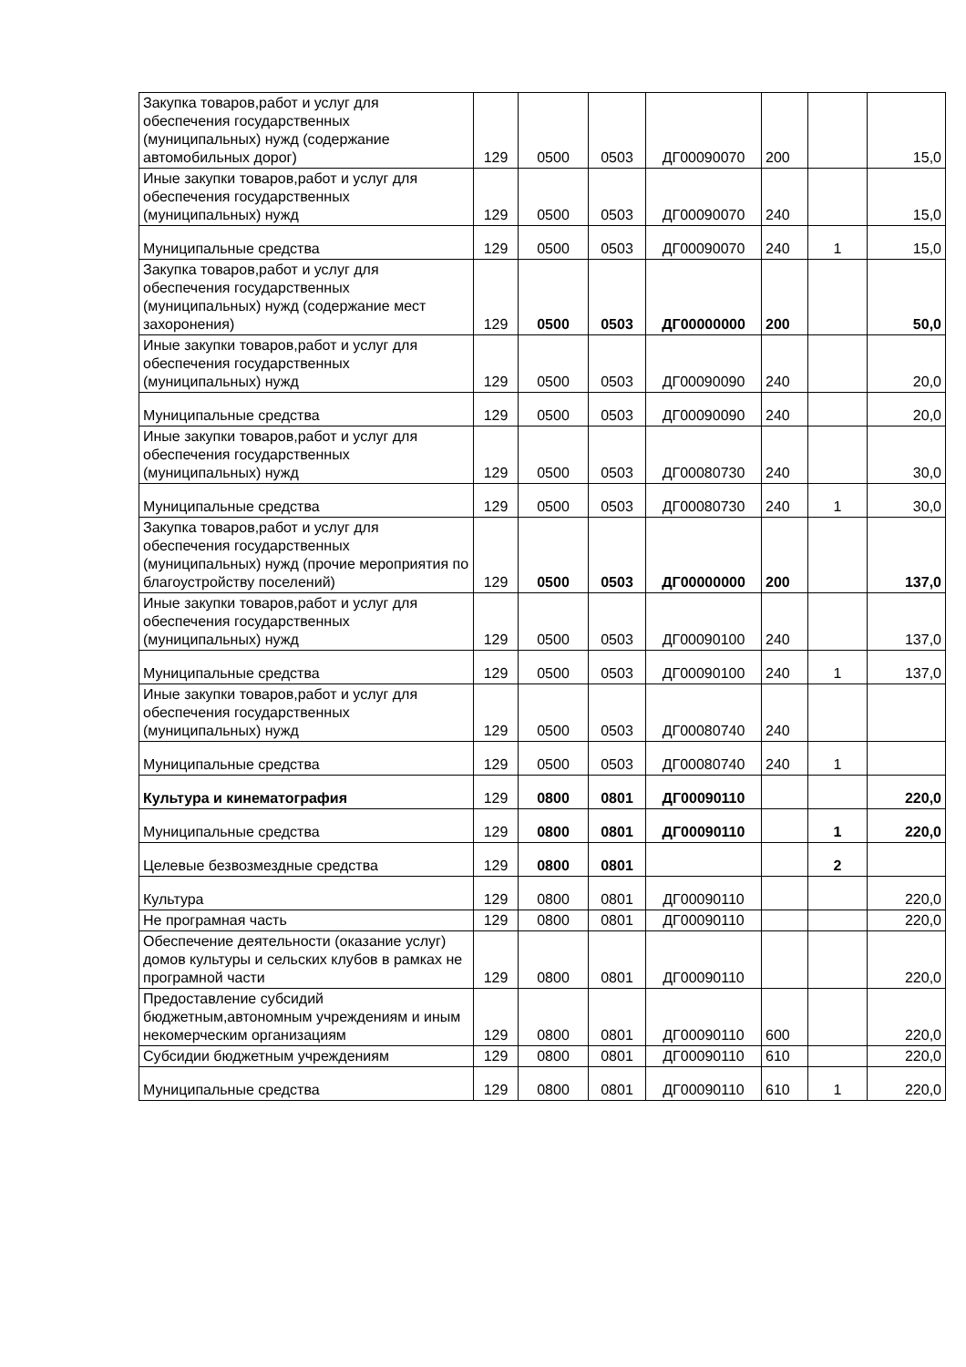| Закупка товаров,работ и услуг для обеспечения государственных (муниципальных) нужд (содержание автомобильных дорог) | 129 | 0500 | 0503 | ДГ00090070 | 200 | | 15,0 |
| Иные закупки товаров,работ и услуг для обеспечения государственных (муниципальных) нужд | 129 | 0500 | 0503 | ДГ00090070 | 240 | | 15,0 |
| Муниципальные средства | 129 | 0500 | 0503 | ДГ00090070 | 240 | 1 | 15,0 |
| Закупка товаров,работ и услуг для обеспечения государственных (муниципальных) нужд (содержание мест захоронения) | 129 | 0500 | 0503 | ДГ00000000 | 200 | | 50,0 |
| Иные закупки товаров,работ и услуг для обеспечения государственных (муниципальных) нужд | 129 | 0500 | 0503 | ДГ00090090 | 240 | | 20,0 |
| Муниципальные средства | 129 | 0500 | 0503 | ДГ00090090 | 240 | | 20,0 |
| Иные закупки товаров,работ и услуг для обеспечения государственных (муниципальных) нужд | 129 | 0500 | 0503 | ДГ00080730 | 240 | | 30,0 |
| Муниципальные средства | 129 | 0500 | 0503 | ДГ00080730 | 240 | 1 | 30,0 |
| Закупка товаров,работ и услуг для обеспечения государственных (муниципальных) нужд (прочие мероприятия по благоустройству поселений) | 129 | 0500 | 0503 | ДГ00000000 | 200 | | 137,0 |
| Иные закупки товаров,работ и услуг для обеспечения государственных (муниципальных) нужд | 129 | 0500 | 0503 | ДГ00090100 | 240 | | 137,0 |
| Муниципальные средства | 129 | 0500 | 0503 | ДГ00090100 | 240 | 1 | 137,0 |
| Иные закупки товаров,работ и услуг для обеспечения государственных (муниципальных) нужд | 129 | 0500 | 0503 | ДГ00080740 | 240 | | |
| Муниципальные средства | 129 | 0500 | 0503 | ДГ00080740 | 240 | 1 | |
| Культура и кинематография | 129 | 0800 | 0801 | ДГ00090110 | | | 220,0 |
| Муниципальные средства | 129 | 0800 | 0801 | ДГ00090110 | | 1 | 220,0 |
| Целевые безвозмездные средства | 129 | 0800 | 0801 | | | 2 | |
| Культура | 129 | 0800 | 0801 | ДГ00090110 | | | 220,0 |
| Не програмная часть | 129 | 0800 | 0801 | ДГ00090110 | | | 220,0 |
| Обеспечение деятельности (оказание услуг) домов культуры и сельских клубов в рамках не програмной части | 129 | 0800 | 0801 | ДГ00090110 | | | 220,0 |
| Предоставление субсидий бюджетным,автономным учреждениям и иным некомерческим организациям | 129 | 0800 | 0801 | ДГ00090110 | 600 | | 220,0 |
| Субсидии бюджетным учреждениям | 129 | 0800 | 0801 | ДГ00090110 | 610 | | 220,0 |
| Муниципальные средства | 129 | 0800 | 0801 | ДГ00090110 | 610 | 1 | 220,0 |